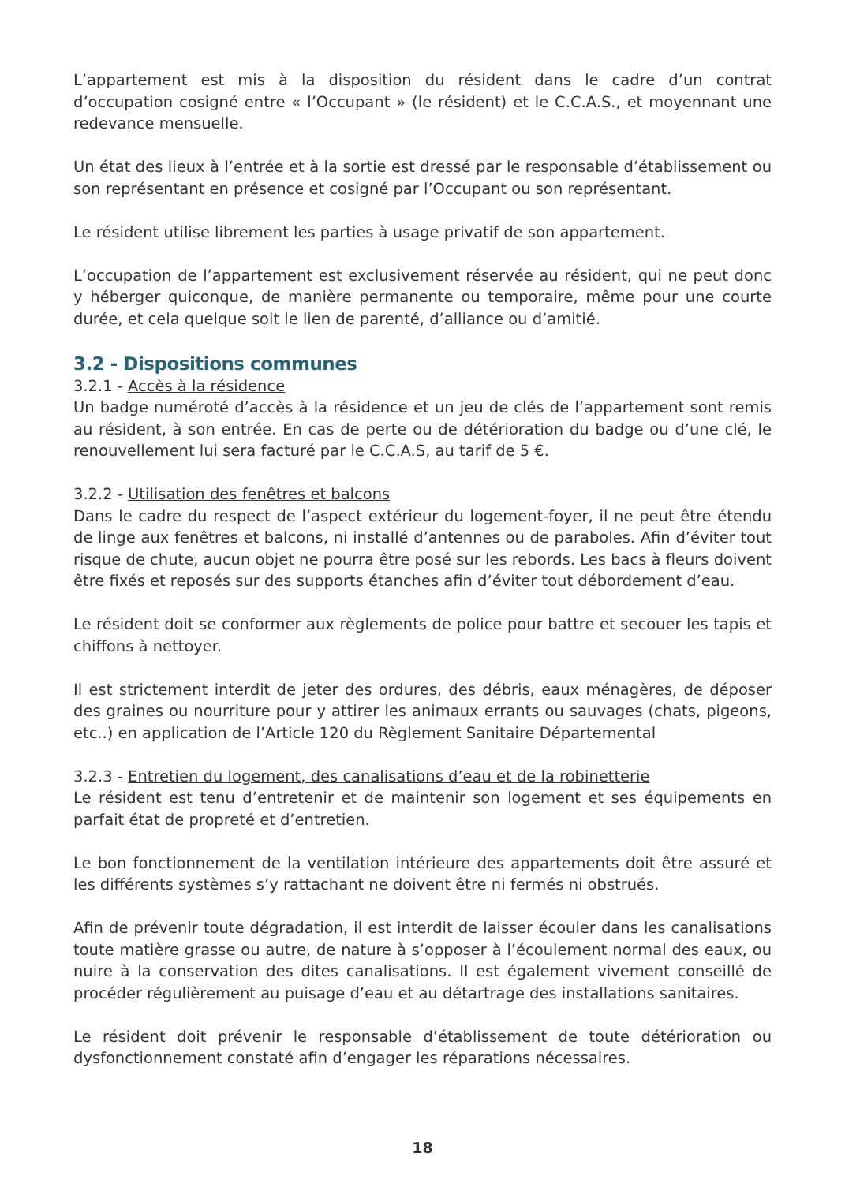L’appartement est mis à la disposition du résident dans le cadre d’un contrat d’occupation cosigné entre « l’Occupant » (le résident) et le C.C.A.S., et moyennant une redevance mensuelle.
Un état des lieux à l’entrée et à la sortie est dressé par le responsable d’établissement ou son représentant en présence et cosigné par l’Occupant ou son représentant.
Le résident utilise librement les parties à usage privatif de son appartement.
L’occupation de l’appartement est exclusivement réservée au résident, qui ne peut donc y héberger quiconque, de manière permanente ou temporaire, même pour une courte durée, et cela quelque soit le lien de parenté, d’alliance ou d’amitié.
3.2 - Dispositions communes
3.2.1 - Accès à la résidence
Un badge numéroté d’accès à la résidence et un jeu de clés de l’appartement sont remis au résident, à son entrée. En cas de perte ou de détérioration du badge ou d’une clé, le renouvellement lui sera facturé par le C.C.A.S, au tarif de 5 €.
3.2.2 - Utilisation des fenêtres et balcons
Dans le cadre du respect de l’aspect extérieur du logement-foyer, il ne peut être étendu de linge aux fenêtres et balcons, ni installé d’antennes ou de paraboles. Afin d’éviter tout risque de chute, aucun objet ne pourra être posé sur les rebords. Les bacs à fleurs doivent être fixés et reposés sur des supports étanches afin d’éviter tout débordement d’eau.
Le résident doit se conformer aux règlements de police pour battre et secouer les tapis et chiffons à nettoyer.
Il est strictement interdit de jeter des ordures, des débris, eaux ménagères, de déposer des graines ou nourriture pour y attirer les animaux errants ou sauvages (chats, pigeons, etc..) en application de l’Article 120 du Règlement Sanitaire Départemental
3.2.3 - Entretien du logement, des canalisations d’eau et de la robinetterie
Le résident est tenu d’entretenir et de maintenir son logement et ses équipements en parfait état de propreté et d’entretien.
Le bon fonctionnement de la ventilation intérieure des appartements doit être assuré et les différents systèmes s’y rattachant ne doivent être ni fermés ni obstrués.
Afin de prévenir toute dégradation, il est interdit de laisser écouler dans les canalisations toute matière grasse ou autre, de nature à s’opposer à l’écoulement normal des eaux, ou nuire à la conservation des dites canalisations. Il est également vivement conseillé de procéder régulièrement au puisage d’eau et au détartrage des installations sanitaires.
Le résident doit prévenir le responsable d’établissement de toute détérioration ou dysfonctionnement constaté afin d’engager les réparations nécessaires.
18